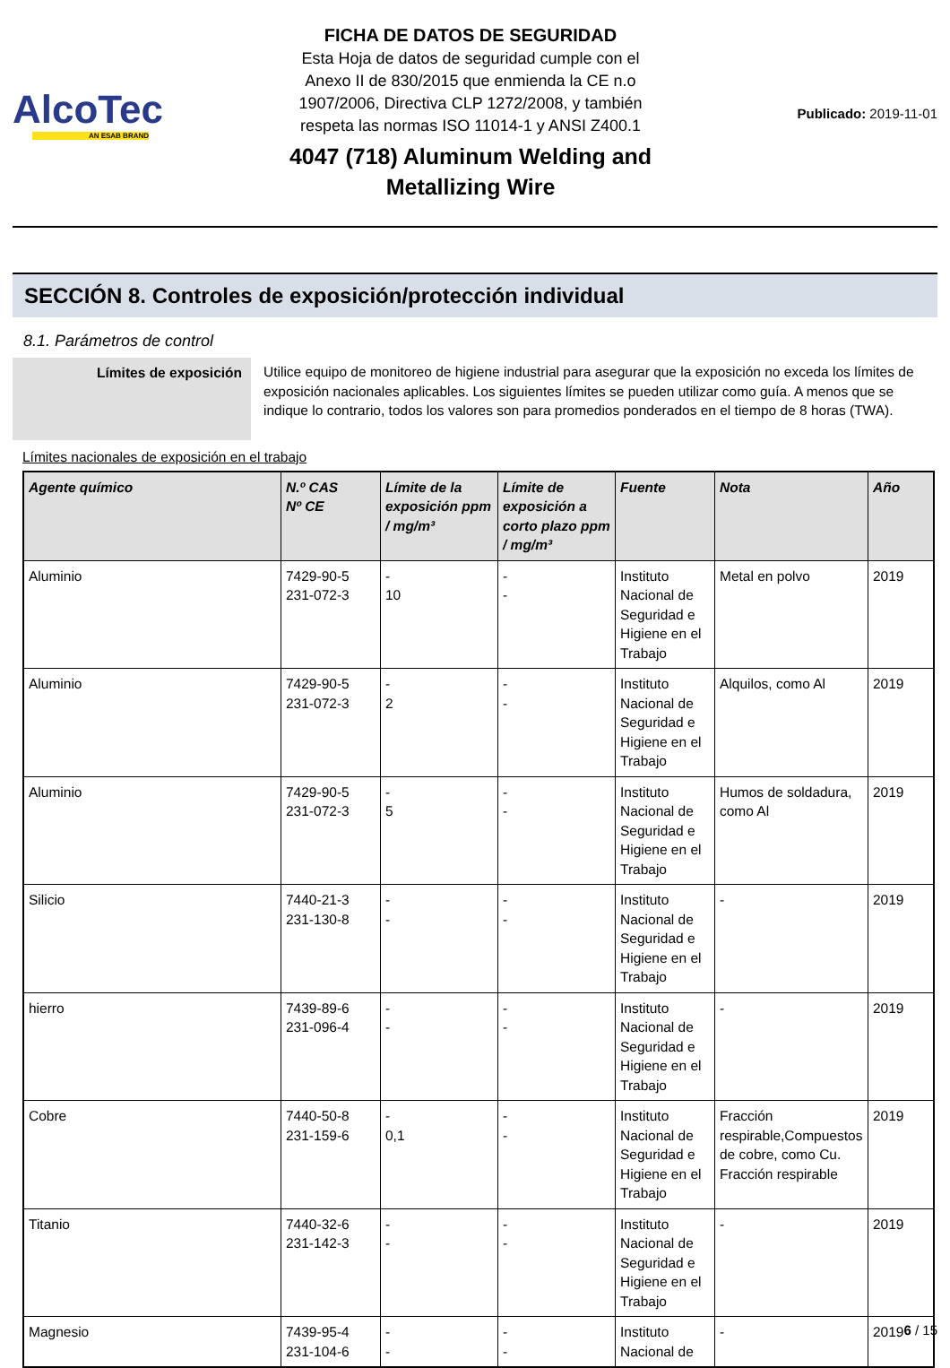AlcoTec
AN ESAB BRAND
FICHA DE DATOS DE SEGURIDAD
Esta Hoja de datos de seguridad cumple con el
Anexo II de 830/2015 que enmienda la CE n.o
1907/2006, Directiva CLP 1272/2008, y también
respeta las normas ISO 11014-1 y ANSI Z400.1
4047 (718) Aluminum Welding and
Metallizing Wire
Publicado: 2019-11-01
SECCIÓN 8. Controles de exposición/protección individual
8.1. Parámetros de control
Límites de exposición Utilice equipo de monitoreo de higiene industrial para asegurar que la exposición no exceda los límites de exposición nacionales aplicables. Los siguientes límites se pueden utilizar como guía. A menos que se indique lo contrario, todos los valores son para promedios ponderados en el tiempo de 8 horas (TWA).
Límites nacionales de exposición en el trabajo
| Agente químico | N.º CAS Nº CE | Límite de la exposición ppm / mg/m³ | Límite de exposición a corto plazo ppm / mg/m³ | Fuente | Nota | Año |
| --- | --- | --- | --- | --- | --- | --- |
| Aluminio | 7429-90-5 231-072-3 | - 10 | - - | Instituto Nacional de Seguridad e Higiene en el Trabajo | Metal en polvo | 2019 |
| Aluminio | 7429-90-5 231-072-3 | - 2 | - - | Instituto Nacional de Seguridad e Higiene en el Trabajo | Alquilos, como Al | 2019 |
| Aluminio | 7429-90-5 231-072-3 | - 5 | - - | Instituto Nacional de Seguridad e Higiene en el Trabajo | Humos de soldadura, como Al | 2019 |
| Silicio | 7440-21-3 231-130-8 | - - | - - | Instituto Nacional de Seguridad e Higiene en el Trabajo | - | 2019 |
| hierro | 7439-89-6 231-096-4 | - - | - - | Instituto Nacional de Seguridad e Higiene en el Trabajo | - | 2019 |
| Cobre | 7440-50-8 231-159-6 | - 0,1 | - - | Instituto Nacional de Seguridad e Higiene en el Trabajo | Fracción respirable,Compuestos de cobre, como Cu. Fracción respirable | 2019 |
| Titanio | 7440-32-6 231-142-3 | - - | - - | Instituto Nacional de Seguridad e Higiene en el Trabajo | - | 2019 |
| Magnesio | 7439-95-4 231-104-6 | - - | - - | Instituto Nacional de | - | 2019 |
6 / 15